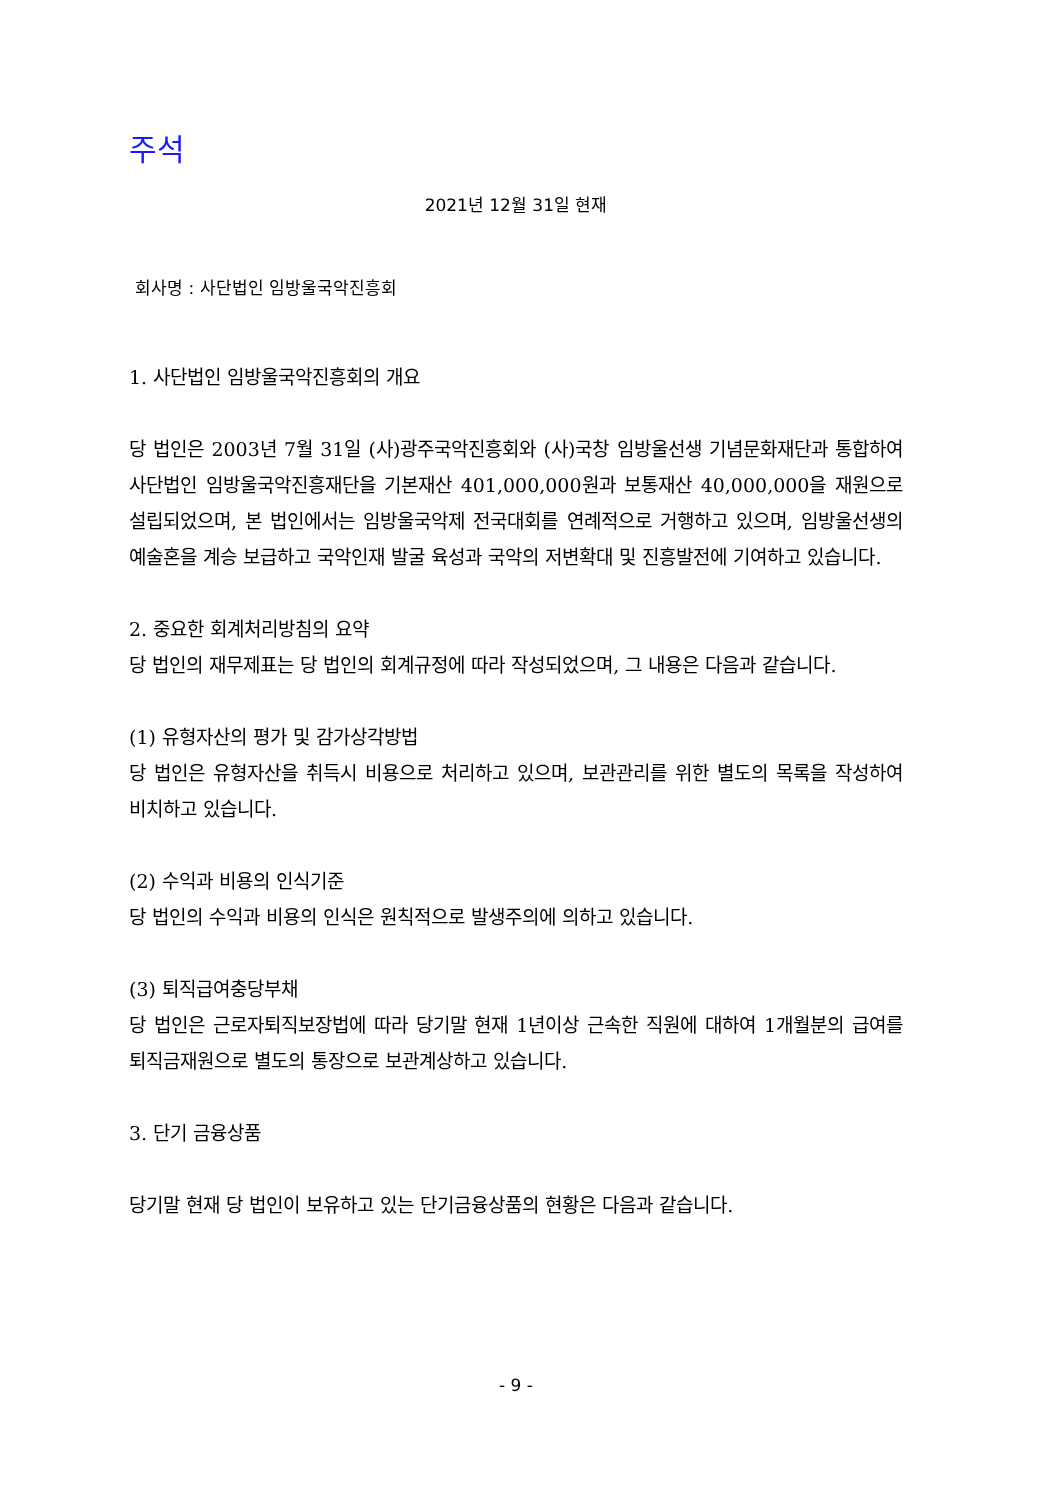주석
2021년 12월 31일 현재
회사명 : 사단법인 임방울국악진흥회
1. 사단법인 임방울국악진흥회의 개요
당 법인은 2003년 7월 31일 (사)광주국악진흥회와 (사)국창 임방울선생 기념문화재단과 통합하여 사단법인 임방울국악진흥재단을 기본재산 401,000,000원과 보통재산 40,000,000을 재원으로 설립되었으며, 본 법인에서는 임방울국악제 전국대회를 연례적으로 거행하고 있으며, 임방울선생의 예술혼을 계승 보급하고 국악인재 발굴 육성과 국악의 저변확대 및 진흥발전에 기여하고 있습니다.
2. 중요한 회계처리방침의 요약
당 법인의 재무제표는 당 법인의 회계규정에 따라 작성되었으며, 그 내용은 다음과 같습니다.
(1) 유형자산의 평가 및 감가상각방법
당 법인은 유형자산을 취득시 비용으로 처리하고 있으며, 보관관리를 위한 별도의 목록을 작성하여 비치하고 있습니다.
(2) 수익과 비용의 인식기준
당 법인의 수익과 비용의 인식은 원칙적으로 발생주의에 의하고 있습니다.
(3) 퇴직급여충당부채
당 법인은 근로자퇴직보장법에 따라 당기말 현재 1년이상 근속한 직원에 대하여 1개월분의 급여를 퇴직금재원으로 별도의 통장으로 보관계상하고 있습니다.
3. 단기 금융상품
당기말 현재 당 법인이 보유하고 있는 단기금융상품의 현황은 다음과 같습니다.
- 9 -